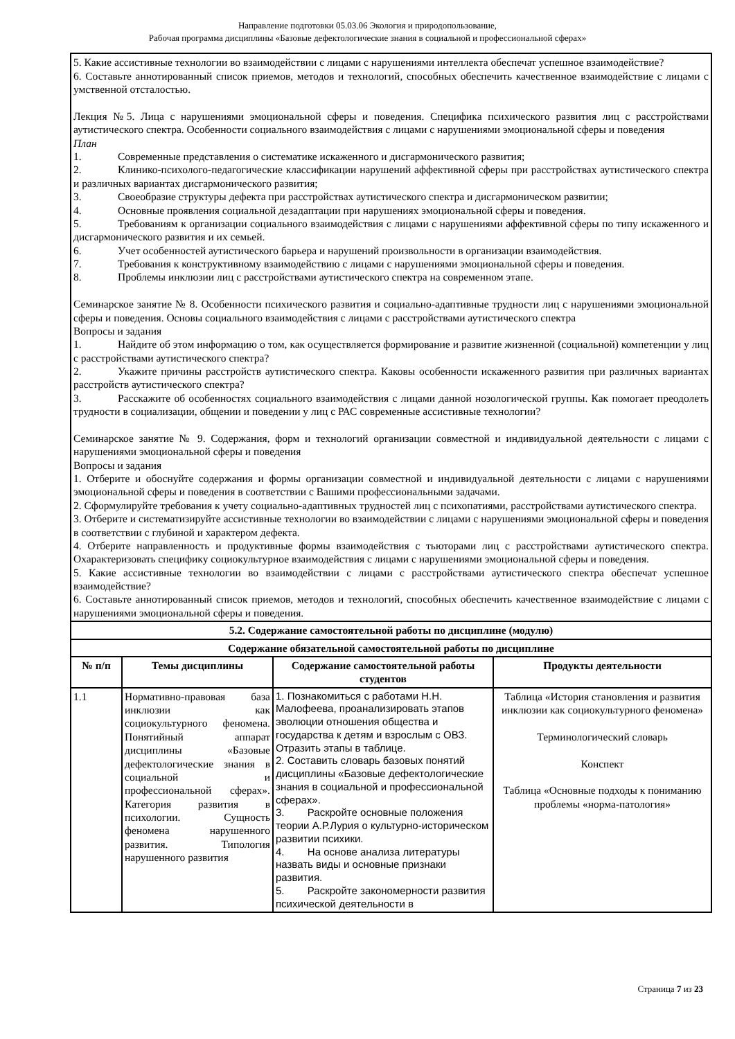Направление подготовки 05.03.06 Экология и природопользование,
Рабочая программа дисциплины «Базовые дефектологические знания в социальной и профессиональной сферах»
| 5. Какие ассистивные технологии во взаимодействии с лицами с нарушениями интеллекта обеспечат успешное взаимодействие? 6. Составьте аннотированный список приемов, методов и технологий, способных обеспечить качественное взаимодействие с лицами с умственной отсталостью. Лекция №5. Лица с нарушениями эмоциональной сферы и поведения. Специфика психического развития лиц с расстройствами аутистического спектра. Особенности социального взаимодействия с лицами с нарушениями эмоциональной сферы и поведения План 1. Современные представления о систематике искаженного и дисгармонического развития; 2. Клинико-психолого-педагогические классификации нарушений аффективной сферы при расстройствах аутистического спектра и различных вариантах дисгармонического развития; 3. Своеобразие структуры дефекта при расстройствах аутистического спектра и дисгармоническом развитии; 4. Основные проявления социальной дезадаптации при нарушениях эмоциональной сферы и поведения. 5. Требованиям к организации социального взаимодействия с лицами с нарушениями аффективной сферы по типу искаженного и дисгармонического развития и их семьей. 6. Учет особенностей аутистического барьера и нарушений произвольности в организации взаимодействия. 7. Требования к конструктивному взаимодействию с лицами с нарушениями эмоциональной сферы и поведения. 8. Проблемы инклюзии лиц с расстройствами аутистического спектра на современном этапе. Семинарское занятие № 8. Особенности психического развития и социально-адаптивные трудности лиц с нарушениями эмоциональной сферы и поведения. Основы социального взаимодействия с лицами с расстройствами аутистического спектра Вопросы и задания 1. Найдите об этом информацию о том, как осуществляется формирование и развитие жизненной (социальной) компетенции у лиц с расстройствами аутистического спектра? 2. Укажите причины расстройств аутистического спектра. Каковы особенности искаженного развития при различных вариантах расстройств аутистического спектра? 3. Расскажите об особенностях социального взаимодействия с лицами данной нозологической группы. Как помогает преодолеть трудности в социализации, общении и поведении у лиц с РАС современные ассистивные технологии? Семинарское занятие № 9. Содержания, форм и технологий организации совместной и индивидуальной деятельности с лицами с нарушениями эмоциональной сферы и поведения Вопросы и задания 1. Отберите и обоснуйте содержания и формы организации совместной и индивидуальной деятельности с лицами с нарушениями эмоциональной сферы и поведения в соответствии с Вашими профессиональными задачами. 2. Сформулируйте требования к учету социально-адаптивных трудностей лиц с психопатиями, расстройствами аутистического спектра. 3. Отберите и систематизируйте ассистивные технологии во взаимодействии с лицами с нарушениями эмоциональной сферы и поведения в соответствии с глубиной и характером дефекта. 4. Отберите направленность и продуктивные формы взаимодействия с тьюторами лиц с расстройствами аутистического спектра. Охарактеризовать специфику социокультурное взаимодействия с лицами с нарушениями эмоциональной сферы и поведения. 5. Какие ассистивные технологии во взаимодействии с лицами с расстройствами аутистического спектра обеспечат успешное взаимодействие? 6. Составьте аннотированный список приемов, методов и технологий, способных обеспечить качественное взаимодействие с лицами с нарушениями эмоциональной сферы и поведения. | | | |
| 5.2. Содержание самостоятельной работы по дисциплине (модулю) | | | |
| Содержание обязательной самостоятельной работы по дисциплине | | | |
| № п/п | Темы дисциплины | Содержание самостоятельной работы студентов | Продукты деятельности |
| 1.1 | Нормативно-правовая база инклюзии как социокультурного феномена. Понятийный аппарат дисциплины «Базовые дефектологические знания в социальной и профессиональной сферах». Категория развития в психологии. Сущность феномена нарушенного развития. Типология нарушенного развития | 1. Познакомиться с работами Н.Н. Малофеева, проанализировать этапов эволюции отношения общества и государства к детям и взрослым с ОВЗ. Отразить этапы в таблице. 2. Составить словарь базовых понятий дисциплины «Базовые дефектологические знания в социальной и профессиональной сферах». 3. Раскройте основные положения теории А.Р.Лурия о культурно-историческом развитии психики. 4. На основе анализа литературы назвать виды и основные признаки развития. 5. Раскройте закономерности развития психической деятельности в | Таблица «История становления и развития инклюзии как социокультурного феномена» Терминологический словарь Конспект Таблица «Основные подходы к пониманию проблемы «норма-патология» |
Страница 7 из 23